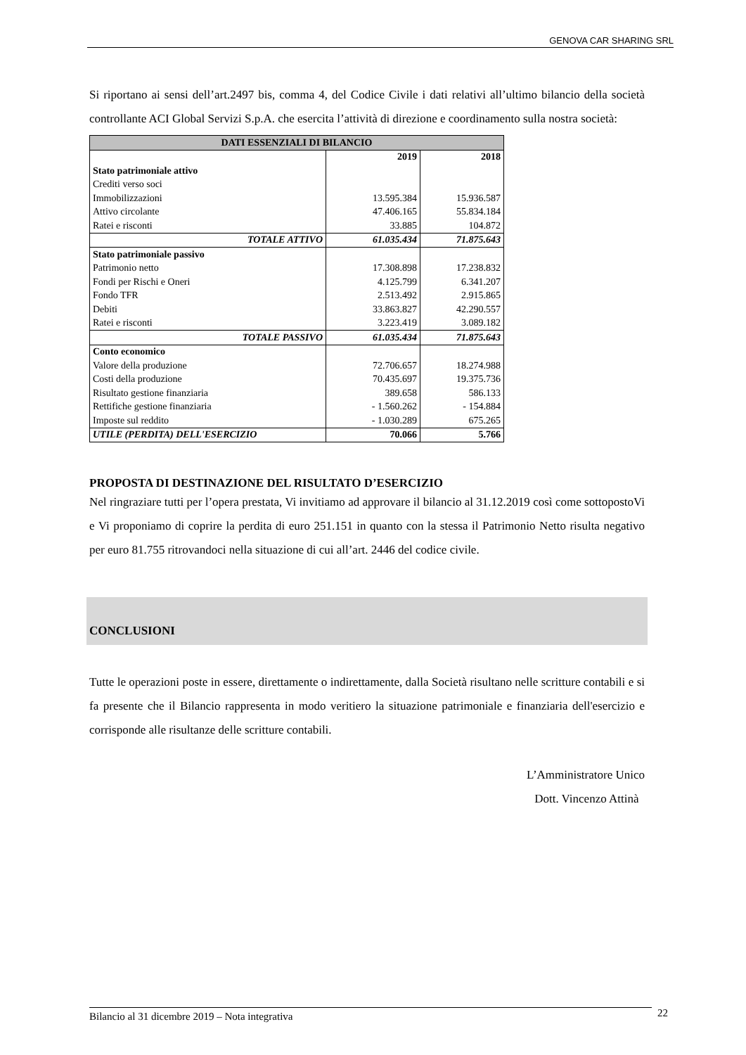GENOVA CAR SHARING SRL
Si riportano ai sensi dell’art.2497 bis, comma 4, del Codice Civile i dati relativi all’ultimo bilancio della società controllante ACI Global Servizi S.p.A. che esercita l’attività di direzione e coordinamento sulla nostra società:
| DATI ESSENZIALI DI BILANCIO | | |
| --- | --- | --- |
| | 2019 | 2018 |
| Stato patrimoniale attivo | | |
| Crediti verso soci | | |
| Immobilizzazioni | 13.595.384 | 15.936.587 |
| Attivo circolante | 47.406.165 | 55.834.184 |
| Ratei e risconti | 33.885 | 104.872 |
| TOTALE ATTIVO | 61.035.434 | 71.875.643 |
| Stato patrimoniale passivo | | |
| Patrimonio netto | 17.308.898 | 17.238.832 |
| Fondi per Rischi e Oneri | 4.125.799 | 6.341.207 |
| Fondo TFR | 2.513.492 | 2.915.865 |
| Debiti | 33.863.827 | 42.290.557 |
| Ratei e risconti | 3.223.419 | 3.089.182 |
| TOTALE PASSIVO | 61.035.434 | 71.875.643 |
| Conto economico | | |
| Valore della produzione | 72.706.657 | 18.274.988 |
| Costi della produzione | 70.435.697 | 19.375.736 |
| Risultato gestione finanziaria | 389.658 | 586.133 |
| Rettifiche gestione finanziaria | - 1.560.262 | - 154.884 |
| Imposte sul reddito | - 1.030.289 | 675.265 |
| UTILE (PERDITA) DELL'ESERCIZIO | 70.066 | 5.766 |
PROPOSTA DI DESTINAZIONE DEL RISULTATO D’ESERCIZIO
Nel ringraziare tutti per l’opera prestata, Vi invitiamo ad approvare il bilancio al 31.12.2019 così come sottopostoVi e Vi proponiamo di coprire la perdita di euro 251.151 in quanto con la stessa il Patrimonio Netto risulta negativo per euro 81.755 ritrovandoci nella situazione di cui all’art. 2446 del codice civile.
CONCLUSIONI
Tutte le operazioni poste in essere, direttamente o indirettamente, dalla Società risultano nelle scritture contabili e si fa presente che il Bilancio rappresenta in modo veritiero la situazione patrimoniale e finanziaria dell'esercizio e corrisponde alle risultanze delle scritture contabili.
L’Amministratore Unico
Dott. Vincenzo Attinà
Bilancio al 31 dicembre 2019 – Nota integrativa 22